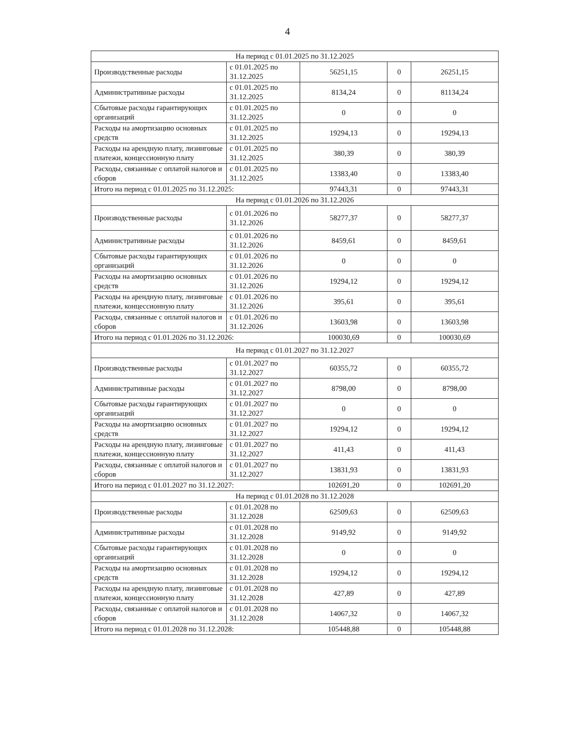4
| На период с 01.01.2025 по 31.12.2025 | | | | |
| Производственные расходы | с 01.01.2025 по 31.12.2025 | 56251,15 | 0 | 26251,15 |
| Административные расходы | с 01.01.2025 по 31.12.2025 | 8134,24 | 0 | 81134,24 |
| Сбытовые расходы гарантирующих организаций | с 01.01.2025 по 31.12.2025 | 0 | 0 | 0 |
| Расходы на амортизацию основных средств | с 01.01.2025 по 31.12.2025 | 19294,13 | 0 | 19294,13 |
| Расходы на арендную плату, лизинговые платежи, концессионную плату | с 01.01.2025 по 31.12.2025 | 380,39 | 0 | 380,39 |
| Расходы, связанные с оплатой налогов и сборов | с 01.01.2025 по 31.12.2025 | 13383,40 | 0 | 13383,40 |
| Итого на период с 01.01.2025 по 31.12.2025: | | 97443,31 | 0 | 97443,31 |
| На период с 01.01.2026 по 31.12.2026 | | | | |
| Производственные расходы | с 01.01.2026 по 31.12.2026 | 58277,37 | 0 | 58277,37 |
| Административные расходы | с 01.01.2026 по 31.12.2026 | 8459,61 | 0 | 8459,61 |
| Сбытовые расходы гарантирующих организаций | с 01.01.2026 по 31.12.2026 | 0 | 0 | 0 |
| Расходы на амортизацию основных средств | с 01.01.2026 по 31.12.2026 | 19294,12 | 0 | 19294,12 |
| Расходы на арендную плату, лизинговые платежи, концессионную плату | с 01.01.2026 по 31.12.2026 | 395,61 | 0 | 395,61 |
| Расходы, связанные с оплатой налогов и сборов | с 01.01.2026 по 31.12.2026 | 13603,98 | 0 | 13603,98 |
| Итого на период с 01.01.2026 по 31.12.2026: | | 100030,69 | 0 | 100030,69 |
| На период с 01.01.2027 по 31.12.2027 | | | | |
| Производственные расходы | с 01.01.2027 по 31.12.2027 | 60355,72 | 0 | 60355,72 |
| Административные расходы | с 01.01.2027 по 31.12.2027 | 8798,00 | 0 | 8798,00 |
| Сбытовые расходы гарантирующих организаций | с 01.01.2027 по 31.12.2027 | 0 | 0 | 0 |
| Расходы на амортизацию основных средств | с 01.01.2027 по 31.12.2027 | 19294,12 | 0 | 19294,12 |
| Расходы на арендную плату, лизинговые платежи, концессионную плату | с 01.01.2027 по 31.12.2027 | 411,43 | 0 | 411,43 |
| Расходы, связанные с оплатой налогов и сборов | с 01.01.2027 по 31.12.2027 | 13831,93 | 0 | 13831,93 |
| Итого на период с 01.01.2027 по 31.12.2027: | | 102691,20 | 0 | 102691,20 |
| На период с 01.01.2028 по 31.12.2028 | | | | |
| Производственные расходы | с 01.01.2028 по 31.12.2028 | 62509,63 | 0 | 62509,63 |
| Административные расходы | с 01.01.2028 по 31.12.2028 | 9149,92 | 0 | 9149,92 |
| Сбытовые расходы гарантирующих организаций | с 01.01.2028 по 31.12.2028 | 0 | 0 | 0 |
| Расходы на амортизацию основных средств | с 01.01.2028 по 31.12.2028 | 19294,12 | 0 | 19294,12 |
| Расходы на арендную плату, лизинговые платежи, концессионную плату | с 01.01.2028 по 31.12.2028 | 427,89 | 0 | 427,89 |
| Расходы, связанные с оплатой налогов и сборов | с 01.01.2028 по 31.12.2028 | 14067,32 | 0 | 14067,32 |
| Итого на период с 01.01.2028 по 31.12.2028: | | 105448,88 | 0 | 105448,88 |